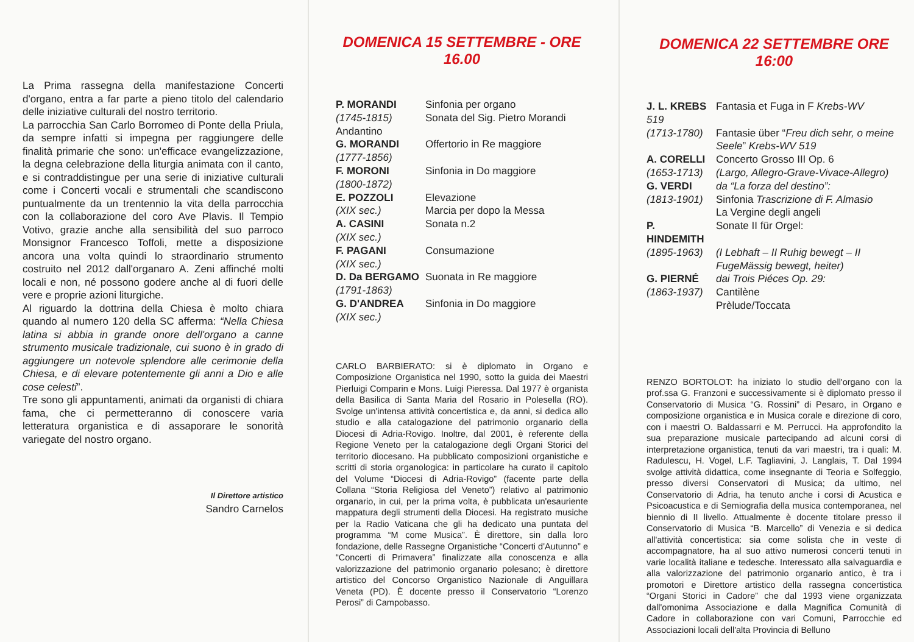La Prima rassegna della manifestazione Concerti d'organo, entra a far parte a pieno titolo del calendario delle iniziative culturali del nostro territorio.
La parrocchia San Carlo Borromeo di Ponte della Priula, da sempre infatti si impegna per raggiungere delle finalità primarie che sono: un'efficace evangelizzazione, la degna celebrazione della liturgia animata con il canto, e si contraddistingue per una serie di iniziative culturali come i Concerti vocali e strumentali che scandiscono puntualmente da un trentennio la vita della parrocchia con la collaborazione del coro Ave Plavis. Il Tempio Votivo, grazie anche alla sensibilità del suo parroco Monsignor Francesco Toffoli, mette a disposizione ancora una volta quindi lo straordinario strumento costruito nel 2012 dall'organaro A. Zeni affinché molti locali e non, né possono godere anche al di fuori delle vere e proprie azioni liturgiche.
Al riguardo la dottrina della Chiesa è molto chiara quando al numero 120 della SC afferma: “Nella Chiesa latina si abbia in grande onore dell'organo a canne strumento musicale tradizionale, cui suono è in grado di aggiungere un notevole splendore alle cerimonie della Chiesa, e di elevare potentemente gli anni a Dio e alle cose celesti”.
Tre sono gli appuntamenti, animati da organisti di chiara fama, che ci permetteranno di conoscere varia letteratura organistica e di assaporare le sonorità variegate del nostro organo.
Il Direttore artistico
Sandro Carnelos
DOMENICA 15 SETTEMBRE - ORE 16.00
| P. MORANDI | Sinfonia per organo |
| (1745-1815) | Sonata del Sig. Pietro Morandi |
| Andantino | |
| G. MORANDI | Offertorio in Re maggiore |
| (1777-1856) | |
| F. MORONI | Sinfonia in Do maggiore |
| (1800-1872) | |
| E. POZZOLI | Elevazione |
| (XIX sec.) | Marcia per dopo la Messa |
| A. CASINI | Sonata n.2 |
| (XIX sec.) | |
| F. PAGANI | Consumazione |
| (XIX sec.) | |
| D. Da BERGAMO | Suonata in Re maggiore |
| (1791-1863) | |
| G. D'ANDREA | Sinfonia in Do maggiore |
| (XIX sec.) | |
CARLO BARBIERATO: si è diplomato in Organo e Composizione Organistica nel 1990, sotto la guida dei Maestri Pierluigi Comparin e Mons. Luigi Pieressa. Dal 1977 è organista della Basilica di Santa Maria del Rosario in Polesella (RO). Svolge un'intensa attività concertistica e, da anni, si dedica allo studio e alla catalogazione del patrimonio organario della Diocesi di Adria-Rovigo. Inoltre, dal 2001, è referente della Regione Veneto per la catalogazione degli Organi Storici del territorio diocesano. Ha pubblicato composizioni organistiche e scritti di storia organologica: in particolare ha curato il capitolo del Volume “Diocesi di Adria-Rovigo” (facente parte della Collana “Storia Religiosa del Veneto”) relativo al patrimonio organario, in cui, per la prima volta, è pubblicata un'esauriente mappatura degli strumenti della Diocesi. Ha registrato musiche per la Radio Vaticana che gli ha dedicato una puntata del programma “M come Musica”. È direttore, sin dalla loro fondazione, delle Rassegne Organistiche “Concerti d'Autunno” e “Concerti di Primavera” finalizzate alla conoscenza e alla valorizzazione del patrimonio organario polesano; è direttore artistico del Concorso Organistico Nazionale di Anguillara Veneta (PD). È docente presso il Conservatorio “Lorenzo Perosi” di Campobasso.
DOMENICA 22 SETTEMBRE ORE 16:00
| J. L. KREBS | Fantasia et Fuga in F Krebs-WV |
| 519 | |
| (1713-1780) | Fantasie über “ Freu dich sehr, o meine Seele ” Krebs-WV 519 |
| A. CORELLI | Concerto Grosso III Op. 6 |
| (1653-1713) | (Largo, Allegro-Grave-Vivace-Allegro) |
| G. VERDI | da “La forza del destino”: |
| (1813-1901) | Sinfonia Trascrizione di F. Almasio La Vergine degli angeli |
| P. HINDEMITH | Sonate II für Orgel: |
| (1895-1963) | (I Lebhaft – II Ruhig bewegt – II FugeMässig bewegt, heiter) |
| G. PIERNÉ | dai Trois Piéces Op. 29: |
| (1863-1937) | Cantilène Prèlude/Toccata |
RENZO BORTOLOT: ha iniziato lo studio dell'organo con la prof.ssa G. Franzoni e successivamente si è diplomato presso il Conservatorio di Musica “G. Rossini” di Pesaro, in Organo e composizione organistica e in Musica corale e direzione di coro, con i maestri O. Baldassarri e M. Perrucci. Ha approfondito la sua preparazione musicale partecipando ad alcuni corsi di interpretazione organistica, tenuti da vari maestri, tra i quali: M. Radulescu, H. Vogel, L.F. Tagliavini, J. Langlais, T. Dal 1994 svolge attività didattica, come insegnante di Teoria e Solfeggio, presso diversi Conservatori di Musica; da ultimo, nel Conservatorio di Adria, ha tenuto anche i corsi di Acustica e Psicoacustica e di Semiografia della musica contemporanea, nel biennio di II livello. Attualmente è docente titolare presso il Conservatorio di Musica “B. Marcello” di Venezia e si dedica all'attività concertistica: sia come solista che in veste di accompagnatore, ha al suo attivo numerosi concerti tenuti in varie località italiane e tedesche. Interessato alla salvaguardia e alla valorizzazione del patrimonio organario antico, è tra i promotori e Direttore artistico della rassegna concertistica “Organi Storici in Cadore” che dal 1993 viene organizzata dall'omonima Associazione e dalla Magnifica Comunità di Cadore in collaborazione con vari Comuni, Parrocchie ed Associazioni locali dell'alta Provincia di Belluno